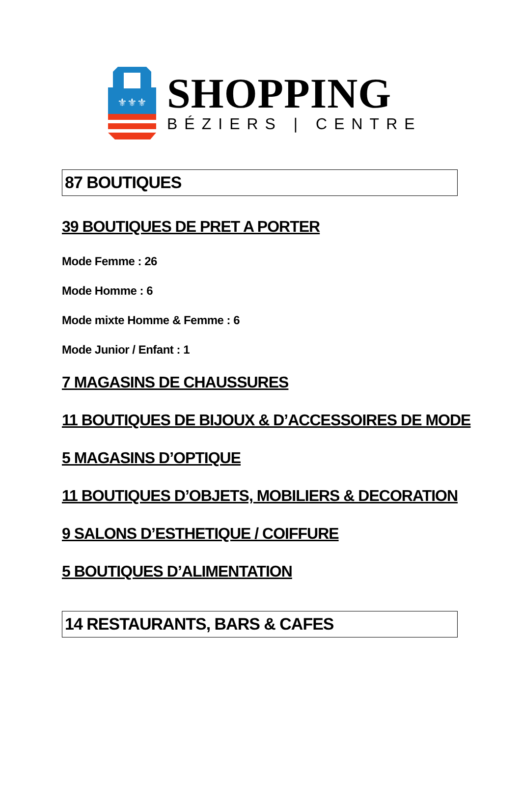⚜⚜⚜
SHOPPING
BÉZIERS | CENTRE
87 BOUTIQUES
39 BOUTIQUES DE PRET A PORTER
Mode Femme : 26
Mode Homme : 6
Mode mixte Homme & Femme : 6
Mode Junior / Enfant : 1
7 MAGASINS DE CHAUSSURES
11 BOUTIQUES DE BIJOUX & D’ACCESSOIRES DE MODE
5 MAGASINS D’OPTIQUE
11 BOUTIQUES D’OBJETS, MOBILIERS & DECORATION
9 SALONS D’ESTHETIQUE / COIFFURE
5 BOUTIQUES D’ALIMENTATION
14 RESTAURANTS, BARS & CAFES